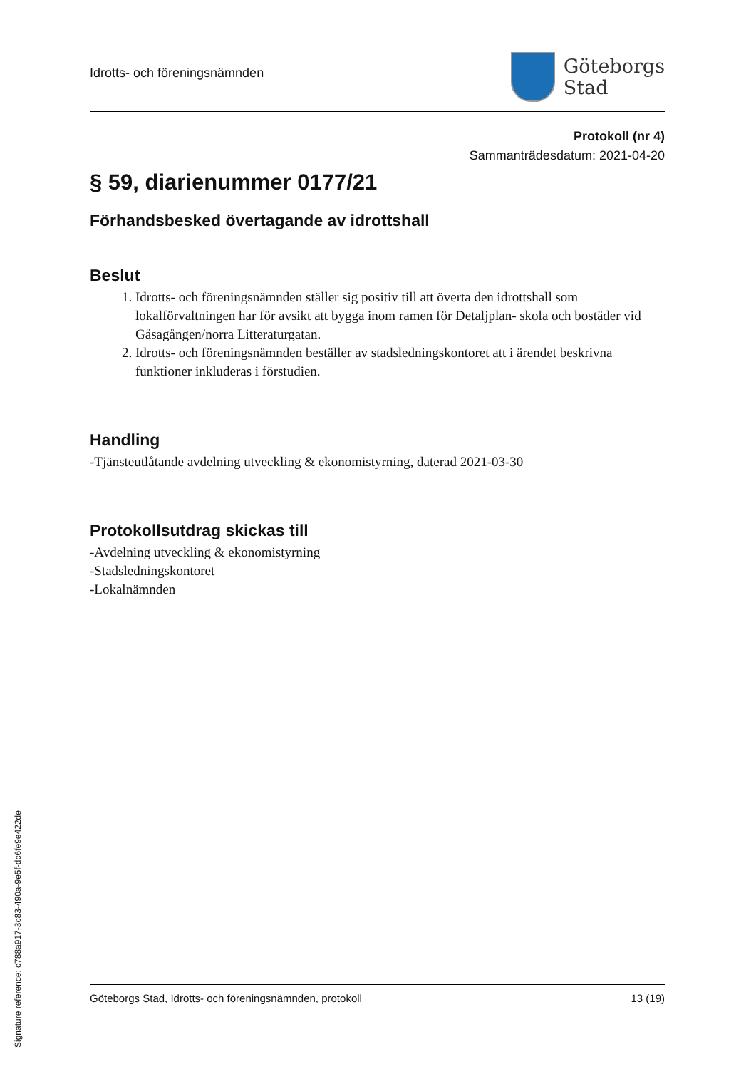Idrotts- och föreningsnämnden
Göteborgs
Stad
Protokoll (nr 4)
Sammanträdesdatum: 2021-04-20
§ 59, diarienummer 0177/21
Förhandsbesked övertagande av idrottshall
Beslut
1. Idrotts- och föreningsnämnden ställer sig positiv till att överta den idrottshall som lokalförvaltningen har för avsikt att bygga inom ramen för Detaljplan- skola och bostäder vid Gåsagången/norra Litteraturgatan.
2. Idrotts- och föreningsnämnden beställer av stadsledningskontoret att i ärendet beskrivna funktioner inkluderas i förstudien.
Handling
-Tjänsteutlåtande avdelning utveckling & ekonomistyrning, daterad 2021-03-30
Protokollsutdrag skickas till
-Avdelning utveckling & ekonomistyrning
-Stadsledningskontoret
-Lokalnämnden
Göteborgs Stad, Idrotts- och föreningsnämnden, protokoll 13 (19)
Signature reference: c788a917-3c83-490a-9e5f-dc6fe9e422de